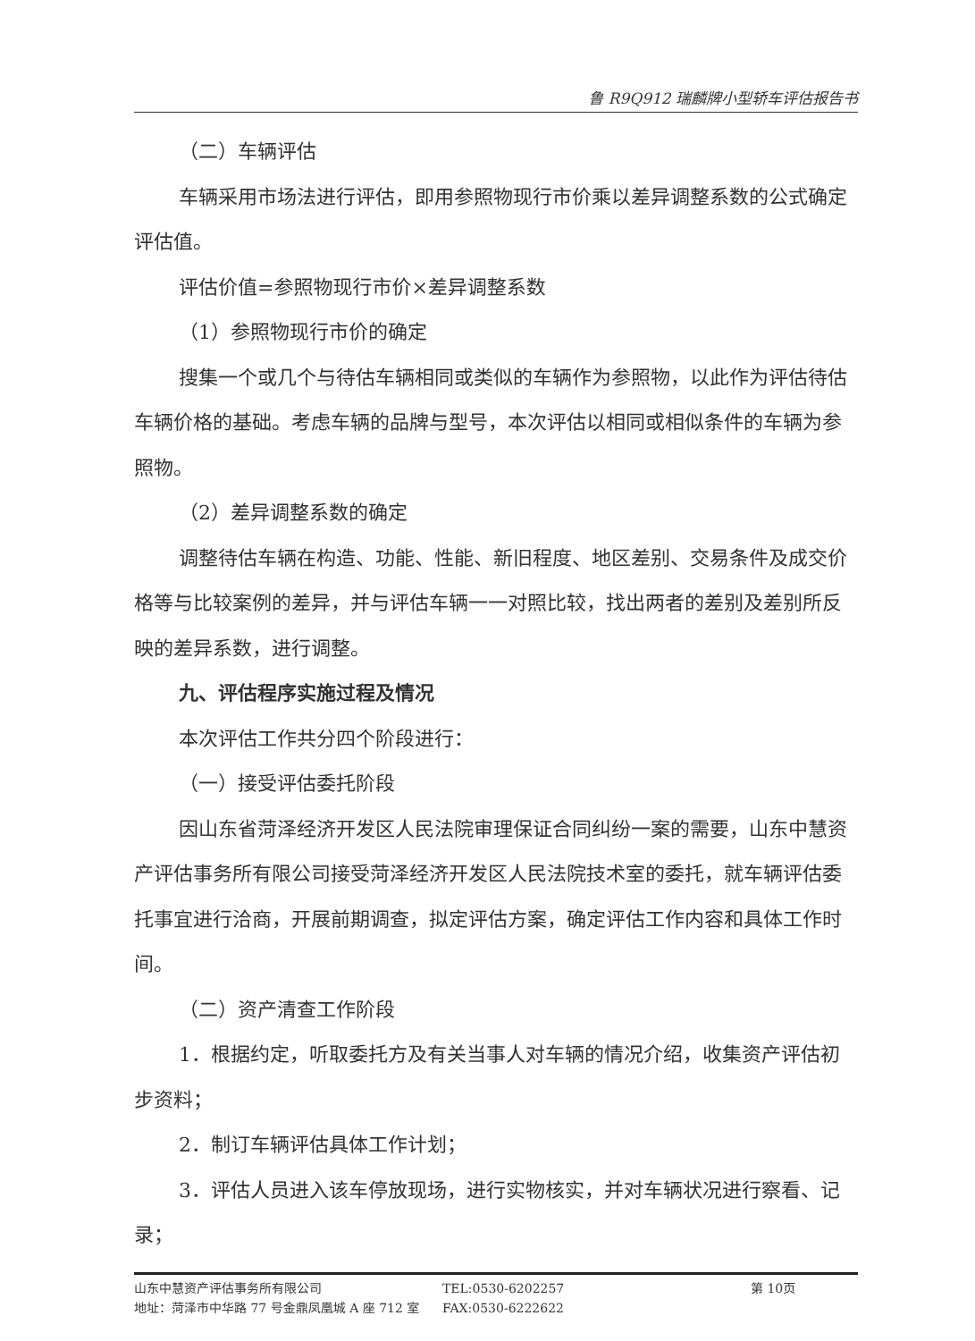鲁 R9Q912 瑞麟牌小型轿车评估报告书
（二）车辆评估
车辆采用市场法进行评估，即用参照物现行市价乘以差异调整系数的公式确定评估值。
评估价值=参照物现行市价×差异调整系数
（1）参照物现行市价的确定
搜集一个或几个与待估车辆相同或类似的车辆作为参照物，以此作为评估待估车辆价格的基础。考虑车辆的品牌与型号，本次评估以相同或相似条件的车辆为参照物。
（2）差异调整系数的确定
调整待估车辆在构造、功能、性能、新旧程度、地区差别、交易条件及成交价格等与比较案例的差异，并与评估车辆一一对照比较，找出两者的差别及差别所反映的差异系数，进行调整。
九、评估程序实施过程及情况
本次评估工作共分四个阶段进行：
（一）接受评估委托阶段
因山东省菏泽经济开发区人民法院审理保证合同纠纷一案的需要，山东中慧资产评估事务所有限公司接受菏泽经济开发区人民法院技术室的委托，就车辆评估委托事宜进行洽商，开展前期调查，拟定评估方案，确定评估工作内容和具体工作时间。
（二）资产清查工作阶段
1．根据约定，听取委托方及有关当事人对车辆的情况介绍，收集资产评估初步资料；
2．制订车辆评估具体工作计划；
3．评估人员进入该车停放现场，进行实物核实，并对车辆状况进行察看、记录；
山东中慧资产评估事务所有限公司
地址：菏泽市中华路 77 号金鼎凤凰城 A 座 712 室
TEL:0530-6202257
FAX:0530-6222622
第 10页